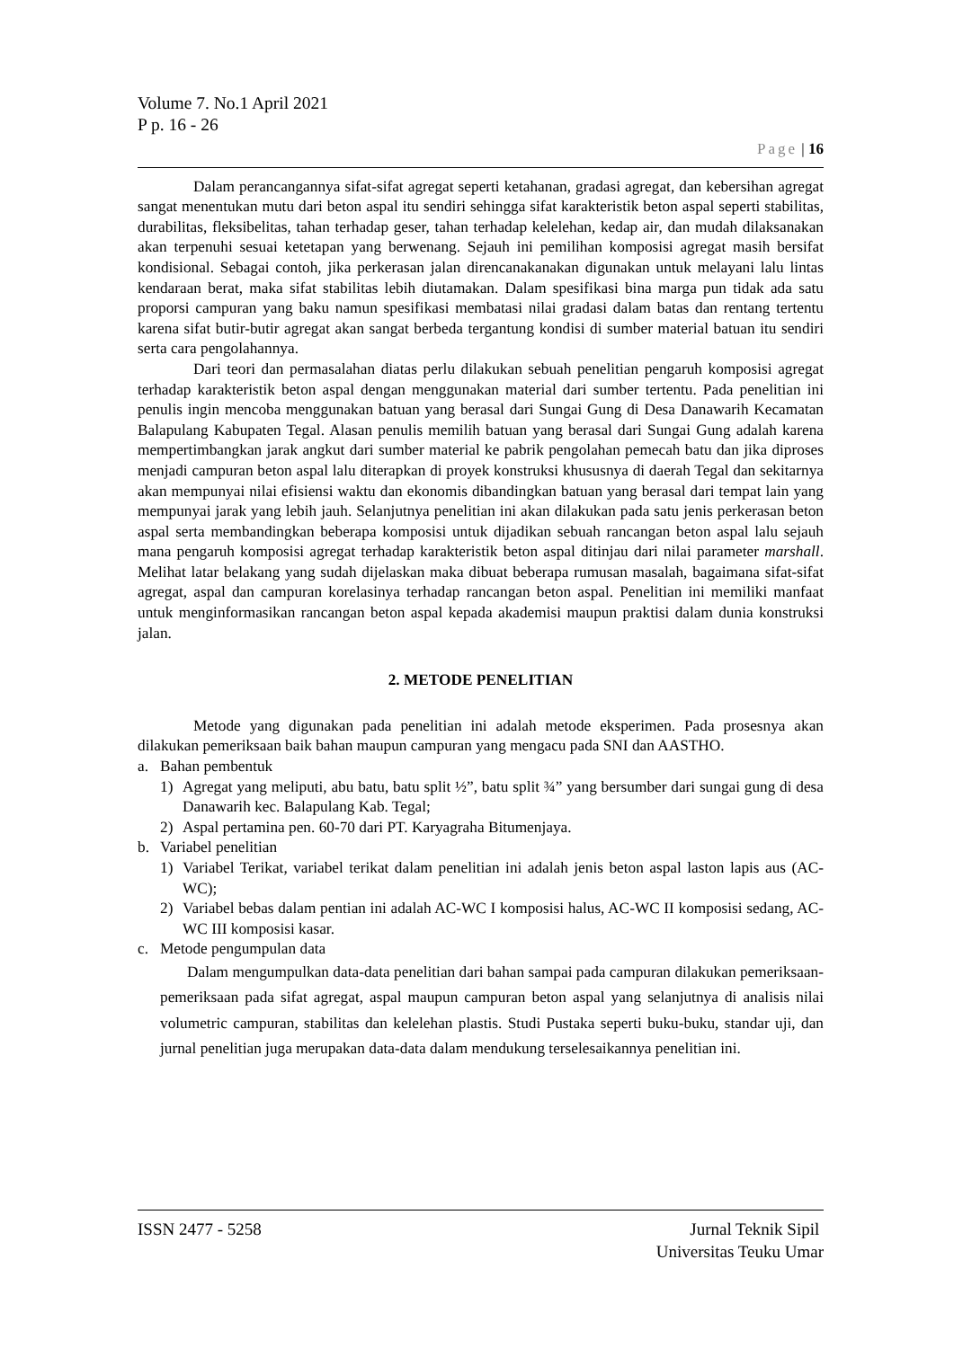Volume 7. No.1 April 2021
P p. 16 - 26
Page | 16
Dalam perancangannya sifat-sifat agregat seperti ketahanan, gradasi agregat, dan kebersihan agregat sangat menentukan mutu dari beton aspal itu sendiri sehingga sifat karakteristik beton aspal seperti stabilitas, durabilitas, fleksibelitas, tahan terhadap geser, tahan terhadap kelelehan, kedap air, dan mudah dilaksanakan akan terpenuhi sesuai ketetapan yang berwenang. Sejauh ini pemilihan komposisi agregat masih bersifat kondisional. Sebagai contoh, jika perkerasan jalan direncanakanakan digunakan untuk melayani lalu lintas kendaraan berat, maka sifat stabilitas lebih diutamakan. Dalam spesifikasi bina marga pun tidak ada satu proporsi campuran yang baku namun spesifikasi membatasi nilai gradasi dalam batas dan rentang tertentu karena sifat butir-butir agregat akan sangat berbeda tergantung kondisi di sumber material batuan itu sendiri serta cara pengolahannya.
Dari teori dan permasalahan diatas perlu dilakukan sebuah penelitian pengaruh komposisi agregat terhadap karakteristik beton aspal dengan menggunakan material dari sumber tertentu. Pada penelitian ini penulis ingin mencoba menggunakan batuan yang berasal dari Sungai Gung di Desa Danawarih Kecamatan Balapulang Kabupaten Tegal. Alasan penulis memilih batuan yang berasal dari Sungai Gung adalah karena mempertimbangkan jarak angkut dari sumber material ke pabrik pengolahan pemecah batu dan jika diproses menjadi campuran beton aspal lalu diterapkan di proyek konstruksi khususnya di daerah Tegal dan sekitarnya akan mempunyai nilai efisiensi waktu dan ekonomis dibandingkan batuan yang berasal dari tempat lain yang mempunyai jarak yang lebih jauh. Selanjutnya penelitian ini akan dilakukan pada satu jenis perkerasan beton aspal serta membandingkan beberapa komposisi untuk dijadikan sebuah rancangan beton aspal lalu sejauh mana pengaruh komposisi agregat terhadap karakteristik beton aspal ditinjau dari nilai parameter marshall. Melihat latar belakang yang sudah dijelaskan maka dibuat beberapa rumusan masalah, bagaimana sifat-sifat agregat, aspal dan campuran korelasinya terhadap rancangan beton aspal. Penelitian ini memiliki manfaat untuk menginformasikan rancangan beton aspal kepada akademisi maupun praktisi dalam dunia konstruksi jalan.
2. METODE PENELITIAN
Metode yang digunakan pada penelitian ini adalah metode eksperimen. Pada prosesnya akan dilakukan pemeriksaan baik bahan maupun campuran yang mengacu pada SNI dan AASTHO.
a. Bahan pembentuk
1) Agregat yang meliputi, abu batu, batu split ½”, batu split ¾” yang bersumber dari sungai gung di desa Danawarih kec. Balapulang Kab. Tegal;
2) Aspal pertamina pen. 60-70 dari PT. Karyagraha Bitumenjaya.
b. Variabel penelitian
1) Variabel Terikat, variabel terikat dalam penelitian ini adalah jenis beton aspal laston lapis aus (AC-WC);
2) Variabel bebas dalam pentian ini adalah AC-WC I komposisi halus, AC-WC II komposisi sedang, AC-WC III komposisi kasar.
c. Metode pengumpulan data
Dalam mengumpulkan data-data penelitian dari bahan sampai pada campuran dilakukan pemeriksaan-pemeriksaan pada sifat agregat, aspal maupun campuran beton aspal yang selanjutnya di analisis nilai volumetric campuran, stabilitas dan kelelehan plastis. Studi Pustaka seperti buku-buku, standar uji, dan jurnal penelitian juga merupakan data-data dalam mendukung terselesaikannya penelitian ini.
ISSN 2477 - 5258 Jurnal Teknik Sipil
Universitas Teuku Umar